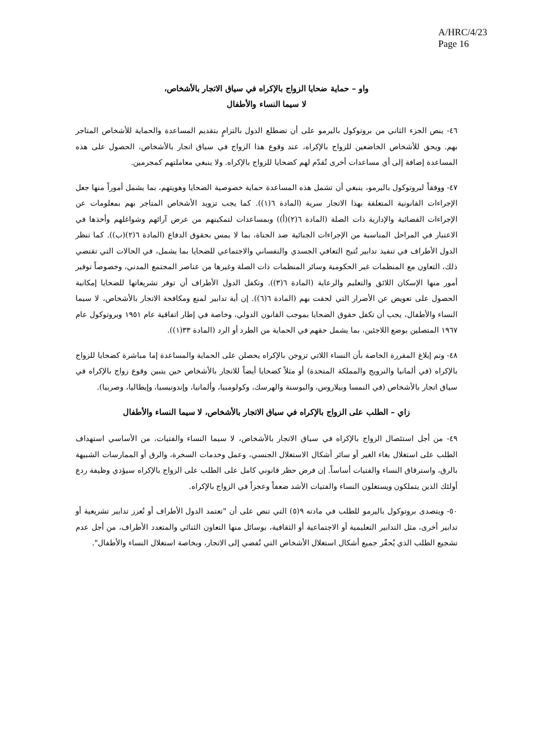A/HRC/4/23
Page 16
واو – حماية ضحايا الزواج بالإكراه في سياق الاتجار بالأشخاص،
لا سيما النساء والأطفال
٤٦- ينص الجزء الثاني من بروتوكول باليرمو على أن تضطلع الدول بالتزامٍ بتقديم المساعدة والحماية للأشخاص المتاجر بهم. ويحق للأشخاص الخاضعين للزواج بالإكراه، عند وقوع هذا الزواج في سياق اتجار بالأشخاص، الحصول على هذه المساعدة إضافة إلى أي مساعدات أخرى تُقدّم لهم كضحايا للزواج بالإكراه. ولا ينبغي معاملتهم كمجرمين.
٤٧- ووفقاً لبروتوكول باليرمو، ينبغي أن تشمل هذه المساعدة حماية خصوصية الضحايا وهويتهم، بما يشمل أموراً منها جعل الإجراءات القانونية المتعلقة بهذا الاتجار سرية (المادة ٦(١)). كما يجب تزويد الأشخاص المتاجر بهم بمعلومات عن الإجراءات القضائية والإدارية ذات الصلة (المادة ٦(٢)(أ)) وبمساعدات لتمكينهم من عرض آرائهم وشواغلهم وأخذها في الاعتبار في المراحل المناسبة من الإجراءات الجنائية ضد الجناة، بما لا يمس بحقوق الدفاع (المادة ٦(٢)(ب)). كما تنظر الدول الأطراف في تنفيذ تدابير تُتيح التعافي الجسدي والنفساني والاجتماعي للضحايا بما يشمل، في الحالات التي تقتضي ذلك، التعاون مع المنظمات غير الحكومية وسائر المنظمات ذات الصلة وغيرها من عناصر المجتمع المدني، وخصوصاً توفير أمور منها الإسكان اللائق والتعليم والرعاية (المادة ٦(٣)). وتكفل الدول الأطراف أن توفر تشريعاتها للضحايا إمكانية الحصول على تعويض عن الأضرار التي لحقت بهم (المادة ٦(٦)). إن أية تدابير لمنع ومكافحة الاتجار بالأشخاص، لا سيما النساء والأطفال، يجب أن تكفل حقوق الضحايا بموجب القانون الدولي، وخاصة في إطار اتفاقية عام ١٩٥١ وبروتوكول عام ١٩٦٧ المتصلين بوضع اللاجئين، بما يشمل حقهم في الحماية من الطرد أو الرد (المادة ٣٣(١)).
٤٨- وتم إبلاغ المقررة الخاصة بأن النساء اللاتي تزوجن بالإكراه يحصلن على الحماية والمساعدة إما مباشرة كضحايا للزواج بالإكراه (في ألمانيا والنرويج والمملكة المتحدة) أو مثلاً كضحايا أيضاً للاتجار بالأشخاص حين يتبين وقوع زواج بالإكراه في سياق اتجار بالأشخاص (في النمسا وبيلاروس، والبوسنة والهرسك، وكولومبيا، وألمانيا، وإندونيسيا، وإيطاليا، وصربيا).
زاي – الطلب على الزواج بالإكراه في سياق الاتجار بالأشخاص، لا سيما النساء والأطفال
٤٩- من أجل استئصال الزواج بالإكراه في سياق الاتجار بالأشخاص، لا سيما النساء والفتيات، من الأساسي استهداف الطلب على استغلال بغاء الغير أو سائر أشكال الاستغلال الجنسي، وعمل وخدمات السخرة، والرق أو الممارسات الشبيهة بالرق، واسترقاق النساء والفتيات أساساً. إن فرض حظر قانوني كامل على الطلب على الزواج بالإكراه سيؤدي وظيفة ردع أولئك الذين يتملكون ويستغلون النساء والفتيات الأشد ضعفاً وعجزاً في الزواج بالإكراه.
٥٠- ويتصدى بروتوكول باليرمو للطلب في مادته ٩(٥) التي تنص على أن "تعتمد الدول الأطراف أو تُعزز تدابير تشريعية أو تدابير أخرى، مثل التدابير التعليمية أو الاجتماعية أو الثقافية، بوسائل منها التعاون الثنائي والمتعدد الأطراف، من أجل عدم تشجيع الطلب الذي يُحفّز جميع أشكال استغلال الأشخاص التي تُفضي إلى الاتجار، وبخاصة استغلال النساء والأطفال".